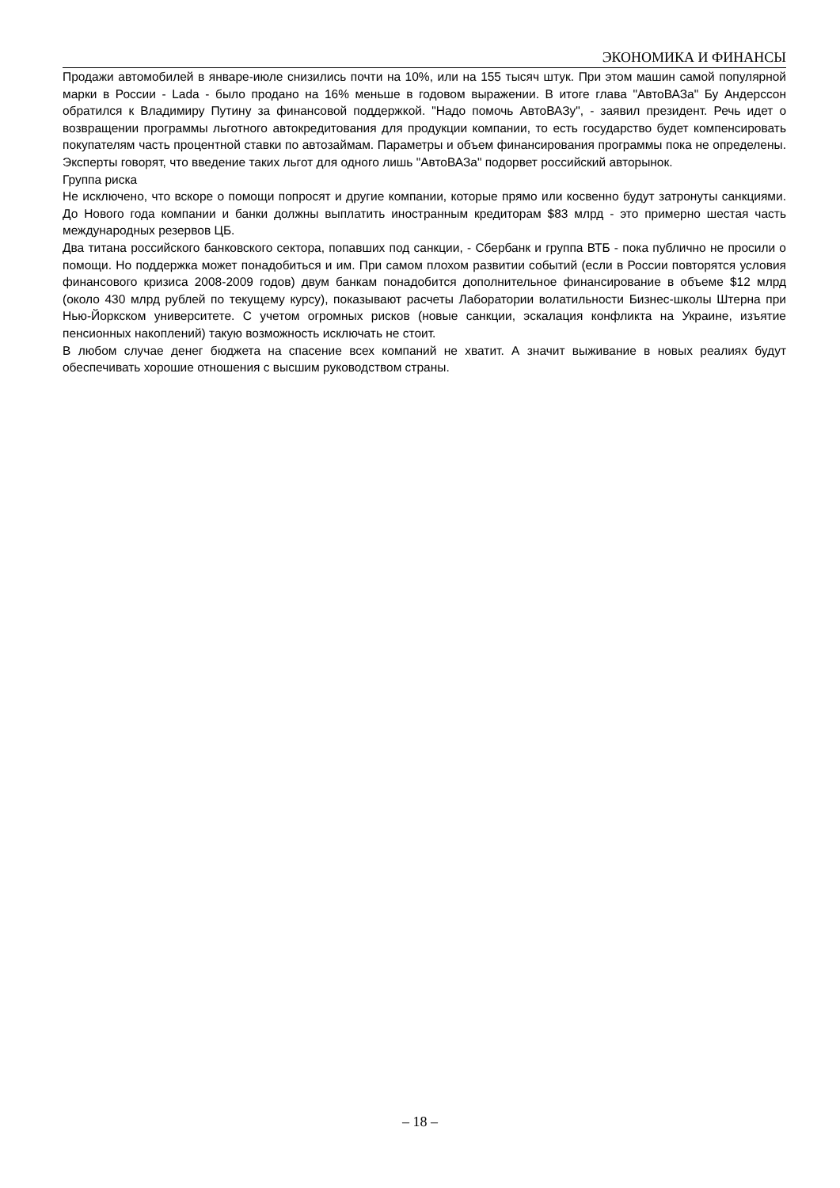ЭКОНОМИКА И ФИНАНСЫ
Продажи автомобилей в январе-июле снизились почти на 10%, или на 155 тысяч штук. При этом машин самой популярной марки в России - Lada - было продано на 16% меньше в годовом выражении. В итоге глава "АвтоВАЗа" Бу Андерссон обратился к Владимиру Путину за финансовой поддержкой. "Надо помочь АвтоВАЗу", - заявил президент. Речь идет о возвращении программы льготного автокредитования для продукции компании, то есть государство будет компенсировать покупателям часть процентной ставки по автозаймам. Параметры и объем финансирования программы пока не определены. Эксперты говорят, что введение таких льгот для одного лишь "АвтоВАЗа" подорвет российский авторынок.
Группа риска
Не исключено, что вскоре о помощи попросят и другие компании, которые прямо или косвенно будут затронуты санкциями. До Нового года компании и банки должны выплатить иностранным кредиторам $83 млрд - это примерно шестая часть международных резервов ЦБ.
Два титана российского банковского сектора, попавших под санкции, - Сбербанк и группа ВТБ - пока публично не просили о помощи. Но поддержка может понадобиться и им. При самом плохом развитии событий (если в России повторятся условия финансового кризиса 2008-2009 годов) двум банкам понадобится дополнительное финансирование в объеме $12 млрд (около 430 млрд рублей по текущему курсу), показывают расчеты Лаборатории волатильности Бизнес-школы Штерна при Нью-Йоркском университете. С учетом огромных рисков (новые санкции, эскалация конфликта на Украине, изъятие пенсионных накоплений) такую возможность исключать не стоит.
В любом случае денег бюджета на спасение всех компаний не хватит. А значит выживание в новых реалиях будут обеспечивать хорошие отношения с высшим руководством страны.
– 18 –